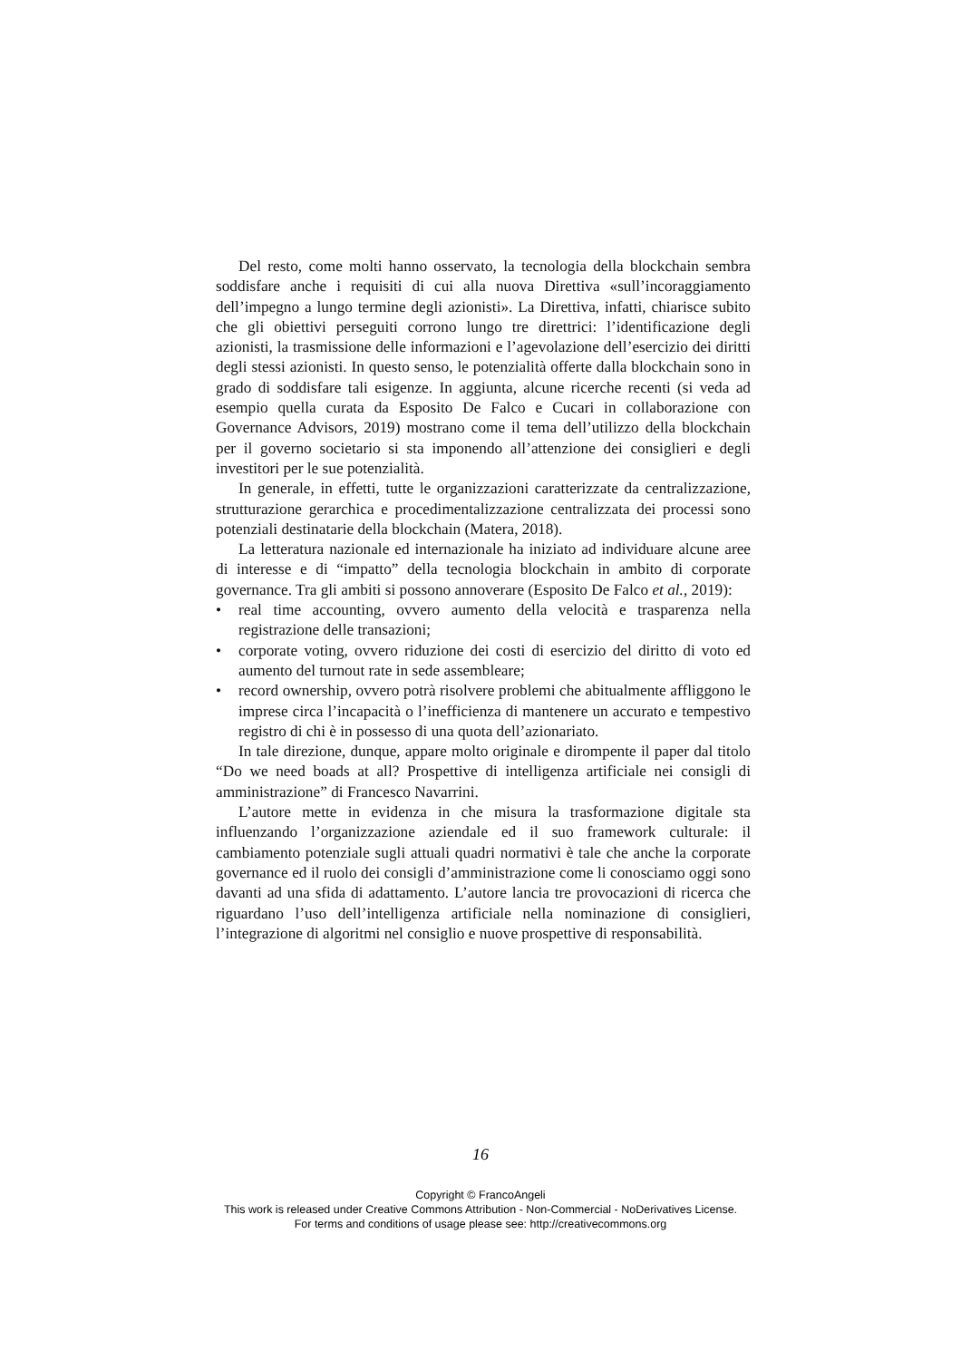Del resto, come molti hanno osservato, la tecnologia della blockchain sembra soddisfare anche i requisiti di cui alla nuova Direttiva «sull’in­coraggiamento dell’impegno a lungo termine degli azionisti». La Direttiva, infatti, chiarisce subito che gli obiettivi perseguiti corrono lungo tre diret­trici: l’identificazione degli azionisti, la trasmissione delle informazioni e l’agevolazione dell’esercizio dei diritti degli stessi azionisti. In questo senso, le potenzialità offerte dalla blockchain sono in grado di soddisfare tali esigenze. In aggiunta, alcune ricerche recenti (si veda ad esempio quel­la curata da Esposito De Falco e Cucari in collaborazione con Governance Advisors, 2019) mostrano come il tema dell’utilizzo della blockchain per il governo societario si sta imponendo all’attenzione dei consiglieri e degli investitori per le sue potenzialità.
In generale, in effetti, tutte le organizzazioni caratterizzate da centraliz­zazione, strutturazione gerarchica e procedimentalizzazione centralizzata dei processi sono potenziali destinatarie della blockchain (Matera, 2018).
La letteratura nazionale ed internazionale ha iniziato ad individuare alcune aree di interesse e di “impatto” della tecnologia blockchain in ambi­to di corporate governance. Tra gli ambiti si possono annoverare (Esposito De Falco et al., 2019):
• real time accounting, ovvero aumento della velocità e trasparenza nella registrazione delle transazioni;
• corporate voting, ovvero riduzione dei costi di esercizio del diritto di voto ed aumento del turnout rate in sede assembleare;
• record ownership, ovvero potrà risolvere problemi che abitualmente affliggono le imprese circa l’incapacità o l’inefficienza di mantenere un accurato e tempestivo registro di chi è in possesso di una quota dell’a­zionariato.
In tale direzione, dunque, appare molto originale e dirompente il paper dal titolo “Do we need boads at all? Prospettive di intelligenza artificiale nei consigli di amministrazione” di Francesco Navarrini.
L’autore mette in evidenza in che misura la trasformazione digitale sta influenzando l’organizzazione aziendale ed il suo framework culturale: il cambiamento potenziale sugli attuali quadri normativi è tale che anche la corporate governance ed il ruolo dei consigli d’amministrazione come li conosciamo oggi sono davanti ad una sfida di adattamento. L’autore lancia tre provocazioni di ricerca che riguardano l’uso dell’intelligenza artificiale nella nominazione di consiglieri, l’integrazione di algoritmi nel consiglio e nuove prospettive di responsabilità.
16
Copyright © FrancoAngeli
This work is released under Creative Commons Attribution - Non-Commercial - NoDerivatives License.
For terms and conditions of usage please see: http://creativecommons.org